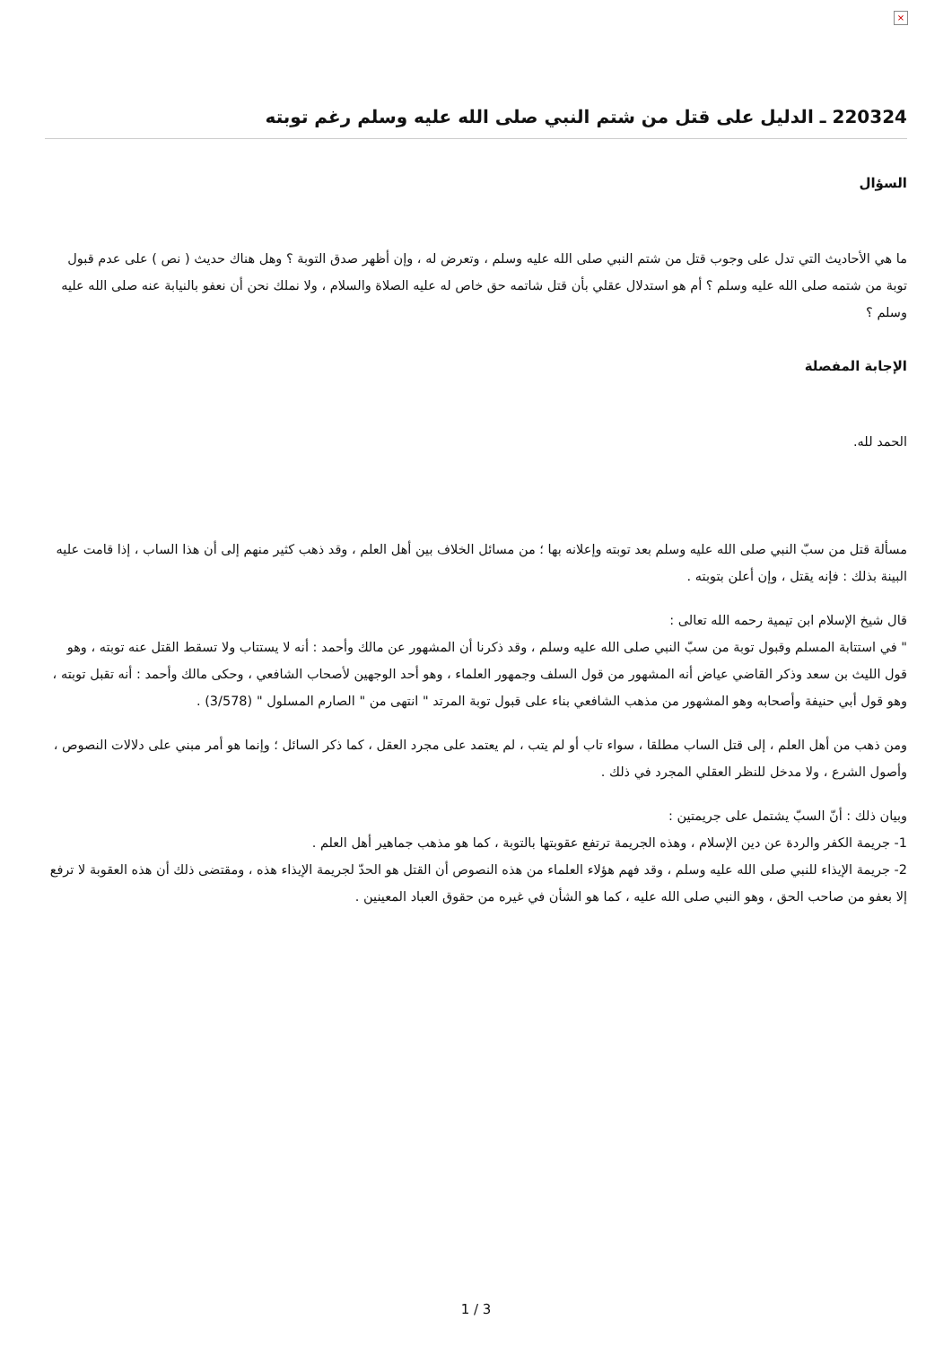×
220324 ـ الدليل على قتل من شتم النبي صلى الله عليه وسلم رغم توبته
السؤال
ما هي الأحاديث التي تدل على وجوب قتل من شتم النبي صلى الله عليه وسلم ، وتعرض له ، وإن أظهر صدق التوبة ؟ وهل هناك حديث ( نص ) على عدم قبول توبة من شتمه صلى الله عليه وسلم ؟ أم هو استدلال عقلي بأن قتل شاتمه حق خاص له عليه الصلاة والسلام ، ولا نملك نحن أن نعفو بالنيابة عنه صلى الله عليه وسلم ؟
الإجابة المفصلة
الحمد لله.
مسألة قتل من سبّ النبي صلى الله عليه وسلم بعد توبته وإعلانه بها ؛ من مسائل الخلاف بين أهل العلم ، وقد ذهب كثير منهم إلى أن هذا الساب ، إذا قامت عليه البينة بذلك : فإنه يقتل ، وإن أعلن بتوبته .
قال شيخ الإسلام ابن تيمية رحمه الله تعالى :
" في استتابة المسلم وقبول توبة من سبّ النبي صلى الله عليه وسلم ، وقد ذكرنا أن المشهور عن مالك وأحمد : أنه لا يستتاب ولا تسقط القتل عنه توبته ، وهو قول الليث بن سعد وذكر القاضي عياض أنه المشهور من قول السلف وجمهور العلماء ، وهو أحد الوجهين لأصحاب الشافعي ، وحكى مالك وأحمد : أنه تقبل توبته ، وهو قول أبي حنيفة وأصحابه وهو المشهور من مذهب الشافعي بناء على قبول توبة المرتد " انتهى من " الصارم المسلول " (3/578) .
ومن ذهب من أهل العلم ، إلى قتل الساب مطلقا ، سواء تاب أو لم يتب ، لم يعتمد على مجرد العقل ، كما ذكر السائل ؛ وإنما هو أمر مبني على دلالات النصوص ، وأصول الشرع ، ولا مدخل للنظر العقلي المجرد في ذلك .
وبيان ذلك : أنّ السبّ يشتمل على جريمتين :
1- جريمة الكفر والردة عن دين الإسلام ، وهذه الجريمة ترتفع عقوبتها بالتوبة ، كما هو مذهب جماهير أهل العلم .
2- جريمة الإيذاء للنبي صلى الله عليه وسلم ، وقد فهم هؤلاء العلماء من هذه النصوص أن القتل هو الحدّ لجريمة الإيذاء هذه ، ومقتضى ذلك أن هذه العقوبة لا ترفع إلا بعفو من صاحب الحق ، وهو النبي صلى الله عليه ، كما هو الشأن في غيره من حقوق العباد المعينين .
3 / 1